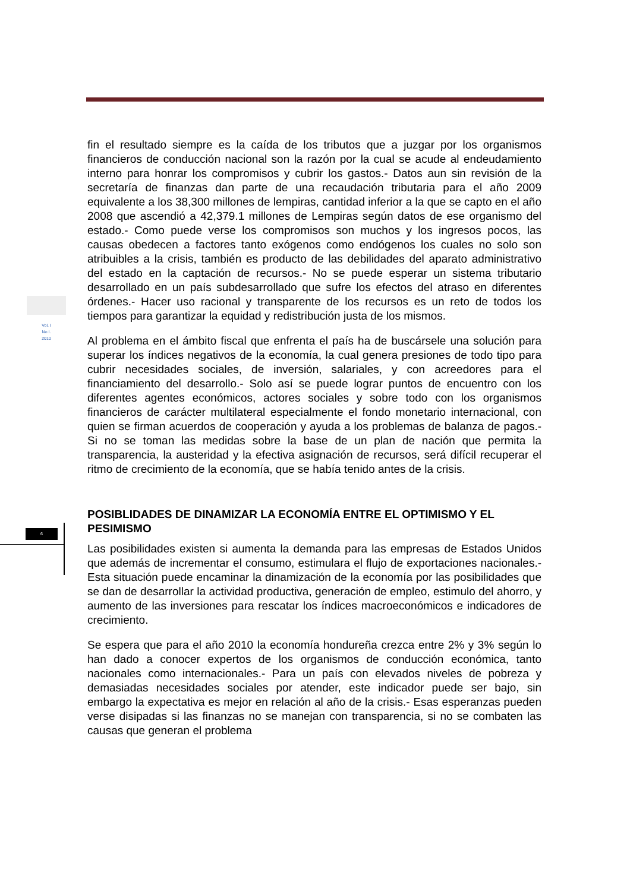Vol. I
No I.
2010
6
fin el resultado siempre es la caída de los tributos que a juzgar por los organismos financieros de conducción nacional son la razón por la cual se acude al endeudamiento interno para honrar los compromisos y cubrir los gastos.- Datos aun sin revisión de la secretaría de finanzas dan parte de una recaudación tributaria para el año 2009 equivalente a los 38,300 millones de lempiras, cantidad inferior a la que se capto en el año 2008 que ascendió a 42,379.1 millones de Lempiras según datos de ese organismo del estado.- Como puede verse los compromisos son muchos y los ingresos pocos, las causas obedecen a factores tanto exógenos como endógenos los cuales no solo son atribuibles a la crisis, también es producto de las debilidades del aparato administrativo del estado en la captación de recursos.- No se puede esperar un sistema tributario desarrollado en un país subdesarrollado que sufre los efectos del atraso en diferentes órdenes.- Hacer uso racional y transparente de los recursos es un reto de todos los tiempos para garantizar la equidad y redistribución justa de los mismos.
Al problema en el ámbito fiscal que enfrenta el país ha de buscársele una solución para superar los índices negativos de la economía, la cual genera presiones de todo tipo para cubrir necesidades sociales, de inversión, salariales, y con acreedores para el financiamiento del desarrollo.- Solo así se puede lograr puntos de encuentro con los diferentes agentes económicos, actores sociales y sobre todo con los organismos financieros de carácter multilateral especialmente el fondo monetario internacional, con quien se firman acuerdos de cooperación y ayuda a los problemas de balanza de pagos.- Si no se toman las medidas sobre la base de un plan de nación que permita la transparencia, la austeridad y la efectiva asignación de recursos, será difícil recuperar el ritmo de crecimiento de la economía, que se había tenido antes de la crisis.
POSIBLIDADES DE DINAMIZAR LA ECONOMÍA ENTRE EL OPTIMISMO Y EL PESIMISMO
Las posibilidades existen si aumenta la demanda para las empresas de Estados Unidos que además de incrementar el consumo, estimulara el flujo de exportaciones nacionales.- Esta situación puede encaminar la dinamización de la economía por las posibilidades que se dan de desarrollar la actividad productiva, generación de empleo, estimulo del ahorro, y aumento de las inversiones para rescatar los índices macroeconómicos e indicadores de crecimiento.
Se espera que para el año 2010 la economía hondureña crezca entre 2% y 3% según lo han dado a conocer expertos de los organismos de conducción económica, tanto nacionales como internacionales.- Para un país con elevados niveles de pobreza y demasiadas necesidades sociales por atender, este indicador puede ser bajo, sin embargo la expectativa es mejor en relación al año de la crisis.- Esas esperanzas pueden verse disipadas si las finanzas no se manejan con transparencia, si no se combaten las causas que generan el problema